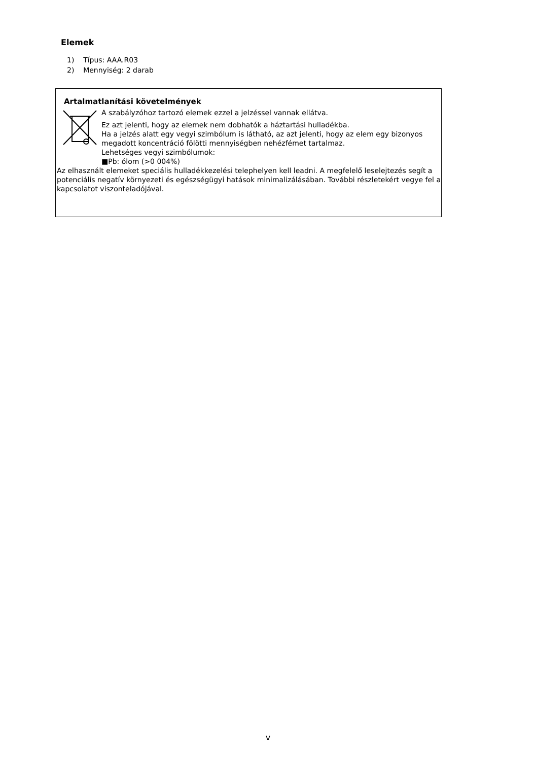Elemek
1) Típus: AAA.R03
2) Mennyiség: 2 darab
Artalmatlanítási követelmények
A szabályzóhoz tartozó elemek ezzel a jelzéssel vannak ellátva.
Ez azt jelenti, hogy az elemek nem dobhatók a háztartási hulladékba.
Ha a jelzés alatt egy vegyi szimbólum is látható, az azt jelenti, hogy az elem egy bizonyos
megadott koncentráció fölötti mennyiségben nehézfémet tartalmaz.
Lehetséges vegyi szimbólumok:
■Pb: ólom (>0 004%)
Az elhasznált elemeket speciális hulladékkezelési telephelyen kell leadni. A megfelelő leselejtezés segít a potenciális negatív környezeti és egészségügyi hatások minimalizálásában. További részletekért vegye fel a kapcsolatot viszonteladójával.
v